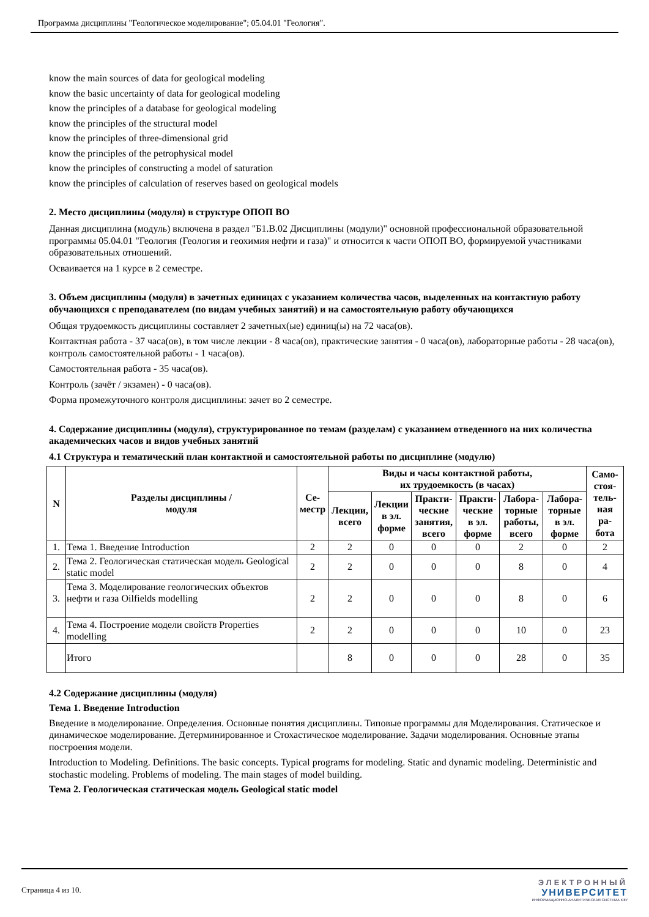Программа дисциплины "Геологическое моделирование"; 05.04.01 "Геология".
know the main sources of data for geological modeling
know the basic uncertainty of data for geological modeling
know the principles of a database for geological modeling
know the principles of the structural model
know the principles of three-dimensional grid
know the principles of the petrophysical model
know the principles of constructing a model of saturation
know the principles of calculation of reserves based on geological models
2. Место дисциплины (модуля) в структуре ОПОП ВО
Данная дисциплина (модуль) включена в раздел "Б1.В.02 Дисциплины (модули)" основной профессиональной образовательной программы 05.04.01 "Геология (Геология и геохимия нефти и газа)" и относится к части ОПОП ВО, формируемой участниками образовательных отношений.
Осваивается на 1 курсе в 2 семестре.
3. Объем дисциплины (модуля) в зачетных единицах с указанием количества часов, выделенных на контактную работу обучающихся с преподавателем (по видам учебных занятий) и на самостоятельную работу обучающихся
Общая трудоемкость дисциплины составляет 2 зачетных(ые) единиц(ы) на 72 часа(ов).
Контактная работа - 37 часа(ов), в том числе лекции - 8 часа(ов), практические занятия - 0 часа(ов), лабораторные работы - 28 часа(ов), контроль самостоятельной работы - 1 часа(ов).
Самостоятельная работа - 35 часа(ов).
Контроль (зачёт / экзамен) - 0 часа(ов).
Форма промежуточного контроля дисциплины: зачет во 2 семестре.
4. Содержание дисциплины (модуля), структурированное по темам (разделам) с указанием отведенного на них количества академических часов и видов учебных занятий
4.1 Структура и тематический план контактной и самостоятельной работы по дисциплине (модулю)
| N | Разделы дисциплины / модуля | Се- местр | Виды и часы контактной работы, их трудоемкость (в часах) | | | | | | Само- стоя- тель- ная ра- бота |
| --- | --- | --- | --- | --- | --- | --- | --- | --- | --- |
| | | | Лекции, всего | Лекции в эл. форме | Практи- ческие занятия, всего | Практи- ческие в эл. форме | Лабора- торные работы, всего | Лабора- торные в эл. форме | |
| 1. | Тема 1. Введение Introduction | 2 | 2 | 0 | 0 | 0 | 2 | 0 | 2 |
| 2. | Тема 2. Геологическая статическая модель Geological static model | 2 | 2 | 0 | 0 | 0 | 8 | 0 | 4 |
| 3. | Тема 3. Моделирование геологических объектов нефти и газа Oilfields modelling | 2 | 2 | 0 | 0 | 0 | 8 | 0 | 6 |
| 4. | Тема 4. Построение модели свойств Properties modelling | 2 | 2 | 0 | 0 | 0 | 10 | 0 | 23 |
| | Итого | | 8 | 0 | 0 | 0 | 28 | 0 | 35 |
4.2 Содержание дисциплины (модуля)
Тема 1. Введение Introduction
Введение в моделирование. Определения. Основные понятия дисциплины. Типовые программы для Моделирования. Статическое и динамическое моделирование. Детерминированное и Стохастическое моделирование. Задачи моделирования. Основные этапы построения модели.
Introduction to Modeling. Definitions. The basic concepts. Typical programs for modeling. Static and dynamic modeling. Deterministic and stochastic modeling. Problems of modeling. The main stages of model building.
Тема 2. Геологическая статическая модель Geological static model
Страница 4 из 10.
ЭЛЕКТРОННЫЙ
УНИВЕРСИТЕТ
ИНФОРМАЦИОННО-АНАЛИТИЧЕСКАЯ СИСТЕМА КФУ